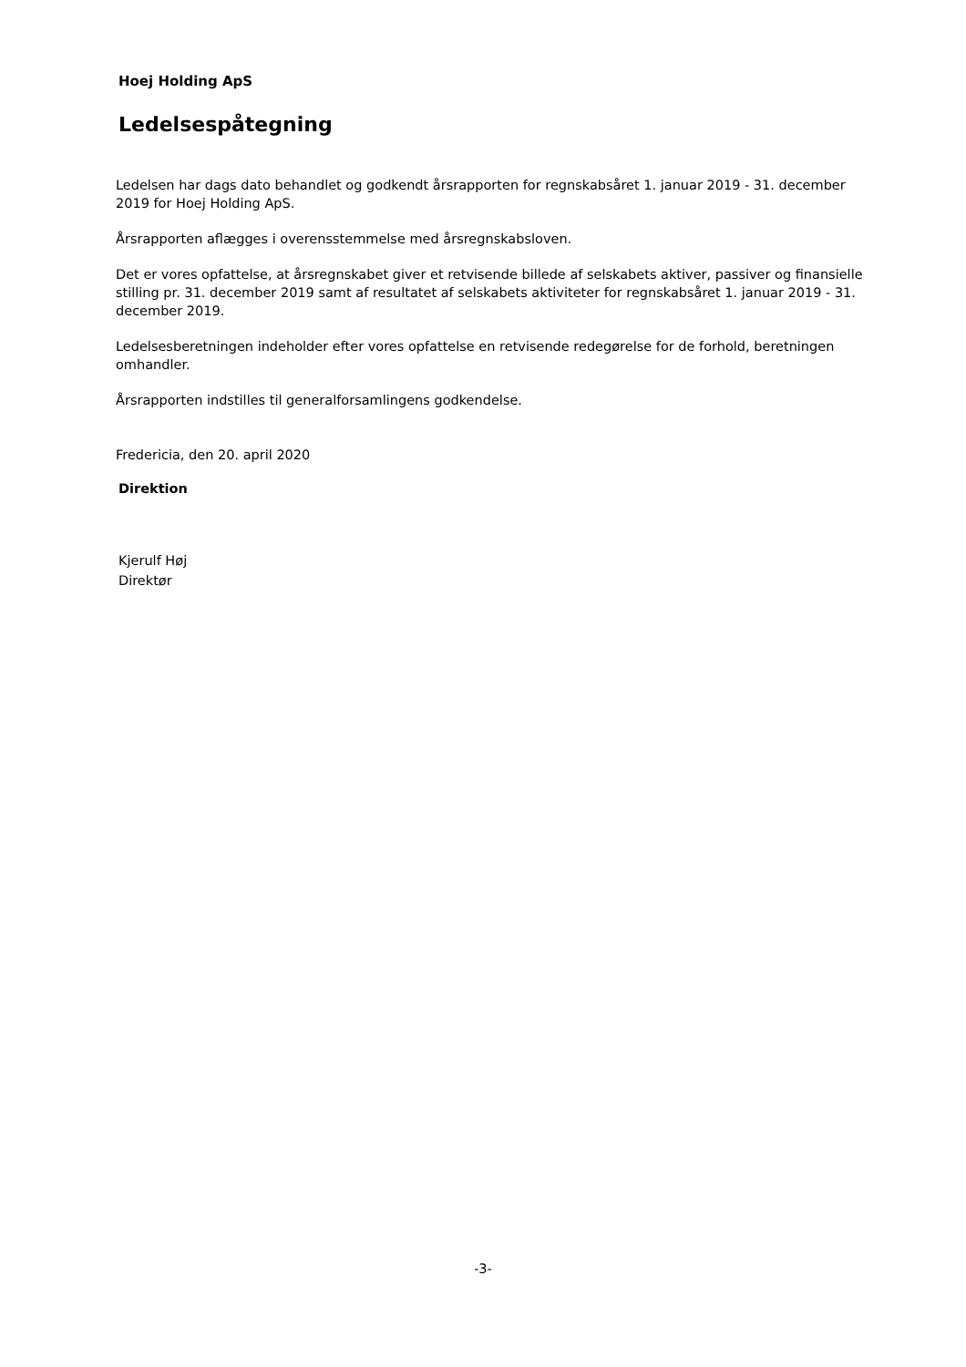Hoej Holding ApS
Ledelsespåtegning
Ledelsen har dags dato behandlet og godkendt årsrapporten for regnskabsåret 1. januar 2019 - 31. december 2019 for Hoej Holding ApS.
Årsrapporten aflægges i overensstemmelse med årsregnskabsloven.
Det er vores opfattelse, at årsregnskabet giver et retvisende billede af selskabets aktiver, passiver og finansielle stilling pr. 31. december 2019 samt af resultatet af selskabets aktiviteter for regnskabsåret 1. januar 2019 - 31. december 2019.
Ledelsesberetningen indeholder efter vores opfattelse en retvisende redegørelse for de forhold, beretningen omhandler.
Årsrapporten indstilles til generalforsamlingens godkendelse.
Fredericia, den 20. april 2020
Direktion
Kjerulf Høj
Direktør
-3-